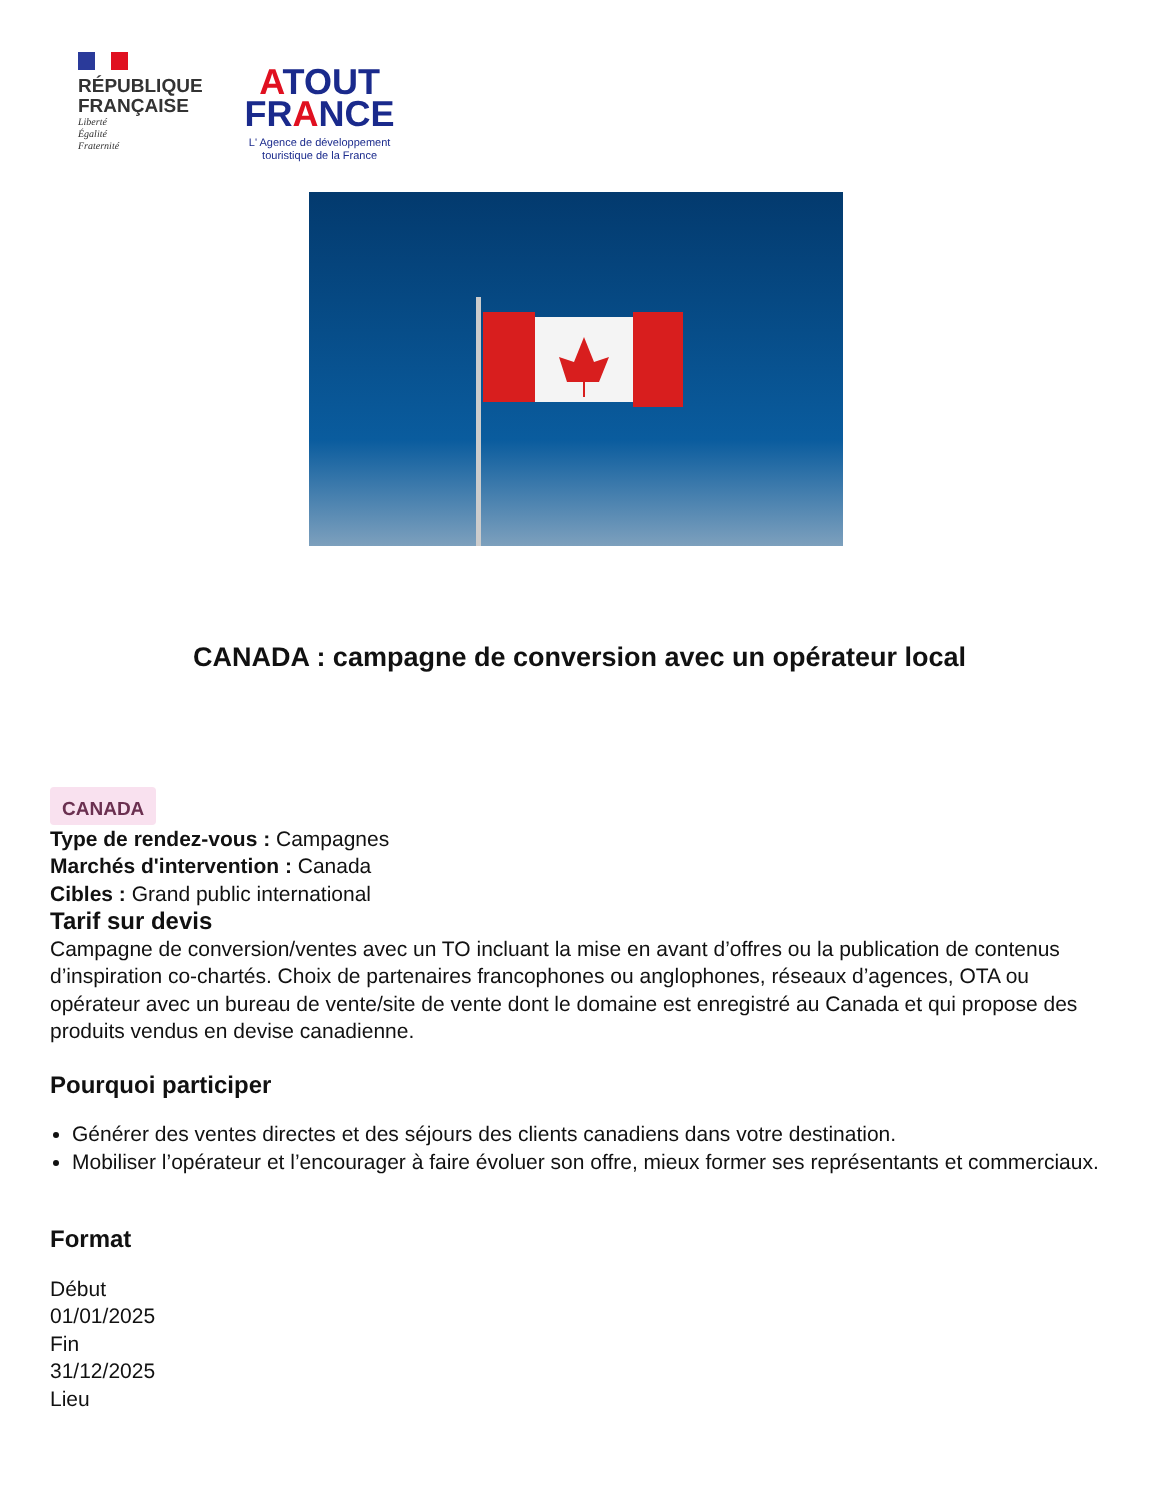RÉPUBLIQUE
FRANÇAISE
Liberté
Égalité
Fraternité
ATOUT
FRANCE
L' Agence de développement
touristique de la France
CANADA : campagne de conversion avec un opérateur local
CANADA
Type de rendez-vous : Campagnes
Marchés d'intervention : Canada
Cibles : Grand public international
Tarif sur devis
Campagne de conversion/ventes avec un TO incluant la mise en avant d’offres ou la publication de contenus d’inspiration co-chartés. Choix de partenaires francophones ou anglophones, réseaux d’agences, OTA ou opérateur avec un bureau de vente/site de vente dont le domaine est enregistré au Canada et qui propose des produits vendus en devise canadienne.
Pourquoi participer
Générer des ventes directes et des séjours des clients canadiens dans votre destination.
Mobiliser l’opérateur et l’encourager à faire évoluer son offre, mieux former ses représentants et commerciaux.
Format
Début
01/01/2025
Fin
31/12/2025
Lieu